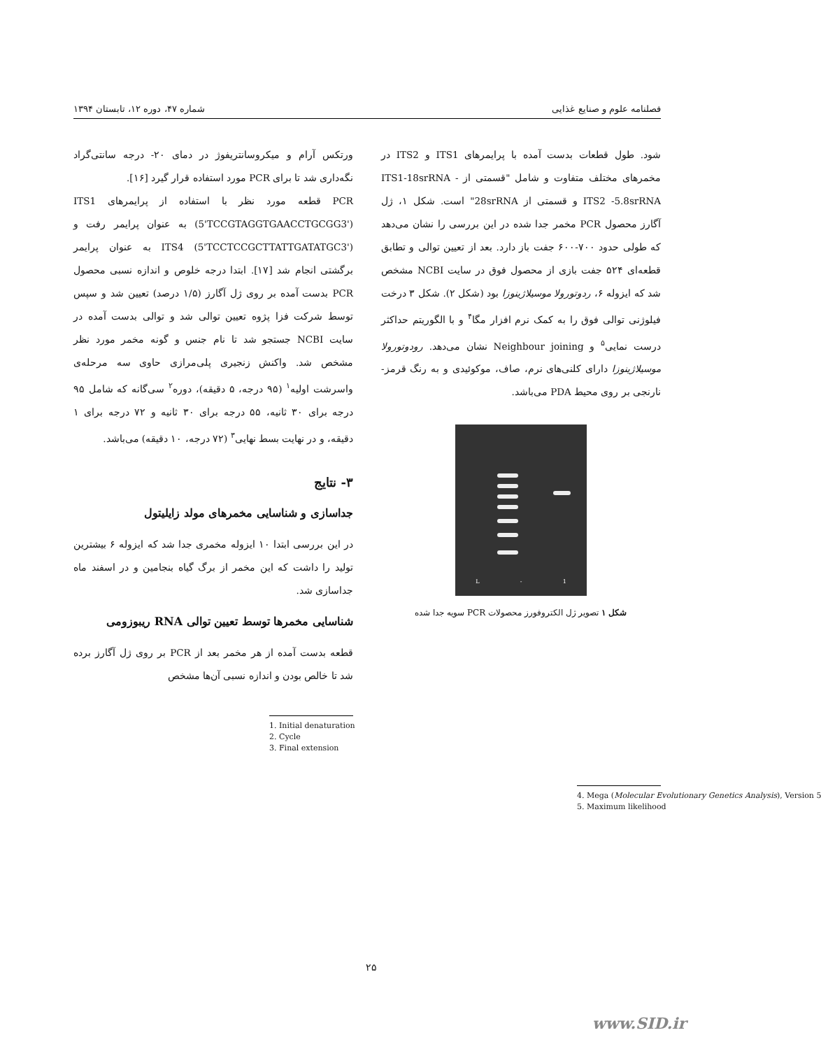فصلنامه علوم و صنایع غذایی شماره ۴۷، دوره ۱۲، تابستان ۱۳۹۴
ورتکس آرام و میکروسانتریفوژ در دمای ۲۰- درجه سانتی‌گراد نگه‌داری شد تا برای PCR مورد استفاده قرار گیرد [۱۶].
PCR قطعه مورد نظر با استفاده از پرایمرهای ITS1 (5'TCCGTAGGTGAACCTGCGG3') به عنوان پرایمر رفت و ITS4 (5'TCCTCCGCTTATTGATATGC3') به عنوان پرایمر برگشتی انجام شد [۱۷]. ابتدا درجه خلوص و اندازه نسبی محصول PCR بدست آمده بر روی ژل آگارز (۱/۵ درصد) تعیین شد و سپس توسط شرکت فزا پژوه تعیین توالی شد و توالی بدست آمده در سایت NCBI جستجو شد تا نام جنس و گونه مخمر مورد نظر مشخص شد. واکنش زنجیری پلی‌مرازی حاوی سه مرحله‌ی واسرشت اولیه<sup>۱</sup> (۹۵ درجه، ۵ دقیقه)، دوره<sup>۲</sup> سی‌گانه که شامل ۹۵ درجه برای ۳۰ ثانیه، ۵۵ درجه برای ۳۰ ثانیه و ۷۲ درجه برای ۱ دقیقه، و در نهایت بسط نهایی<sup>۳</sup> (۷۲ درجه، ۱۰ دقیقه) می‌باشد.
۳- نتایج
جداسازی و شناسایی مخمرهای مولد زایلیتول
در این بررسی ابتدا ۱۰ ایزوله مخمری جدا شد که ایزوله ۶ بیشترین تولید را داشت که این مخمر از برگ گیاه بنجامین و در اسفند ماه جداسازی شد.
شناسایی مخمرها توسط تعیین توالی RNA ریبوزومی
قطعه بدست آمده از هر مخمر بعد از PCR بر روی ژل آگارز برده شد تا خالص بودن و اندازه نسبی آن‌ها مشخص
1. Initial denaturation
2. Cycle
3. Final extension
شود. طول قطعات بدست آمده با پرایمرهای ITS1 و ITS2 در مخمرهای مختلف متفاوت و شامل "قسمتی از ITS1-18srRNA - ITS2 -5.8srRNA و قسمتی از 28srRNA" است. شکل ۱، ژل آگارز محصول PCR مخمر جدا شده در این بررسی را نشان می‌دهد که طولی حدود ۷۰۰-۶۰۰ جفت باز دارد. بعد از تعیین توالی و تطابق قطعه‌ای ۵۲۴ جفت بازی از محصول فوق در سایت NCBI مشخص شد که ایزوله ۶، ردوتورولا موسیلاژینوزا بود (شکل ۲). شکل ۳ درخت فیلوژنی توالی فوق را به کمک نرم افزار مگا<sup>۴</sup> و با الگوریتم حداکثر درست نمایی<sup>۵</sup> و Neighbour joining نشان می‌دهد. رودوتورولا موسیلاژینوزا دارای کلنی‌های نرم، صاف، موکوئیدی و به رنگ قرمز-نارنجی بر روی محیط PDA می‌باشد.
L - 1
شکل ۱ تصویر ژل الکتروفورز محصولات PCR سویه جدا شده
4. Mega (Molecular Evolutionary Genetics Analysis), Version 5
5. Maximum likelihood
۲۵
www.SID.ir